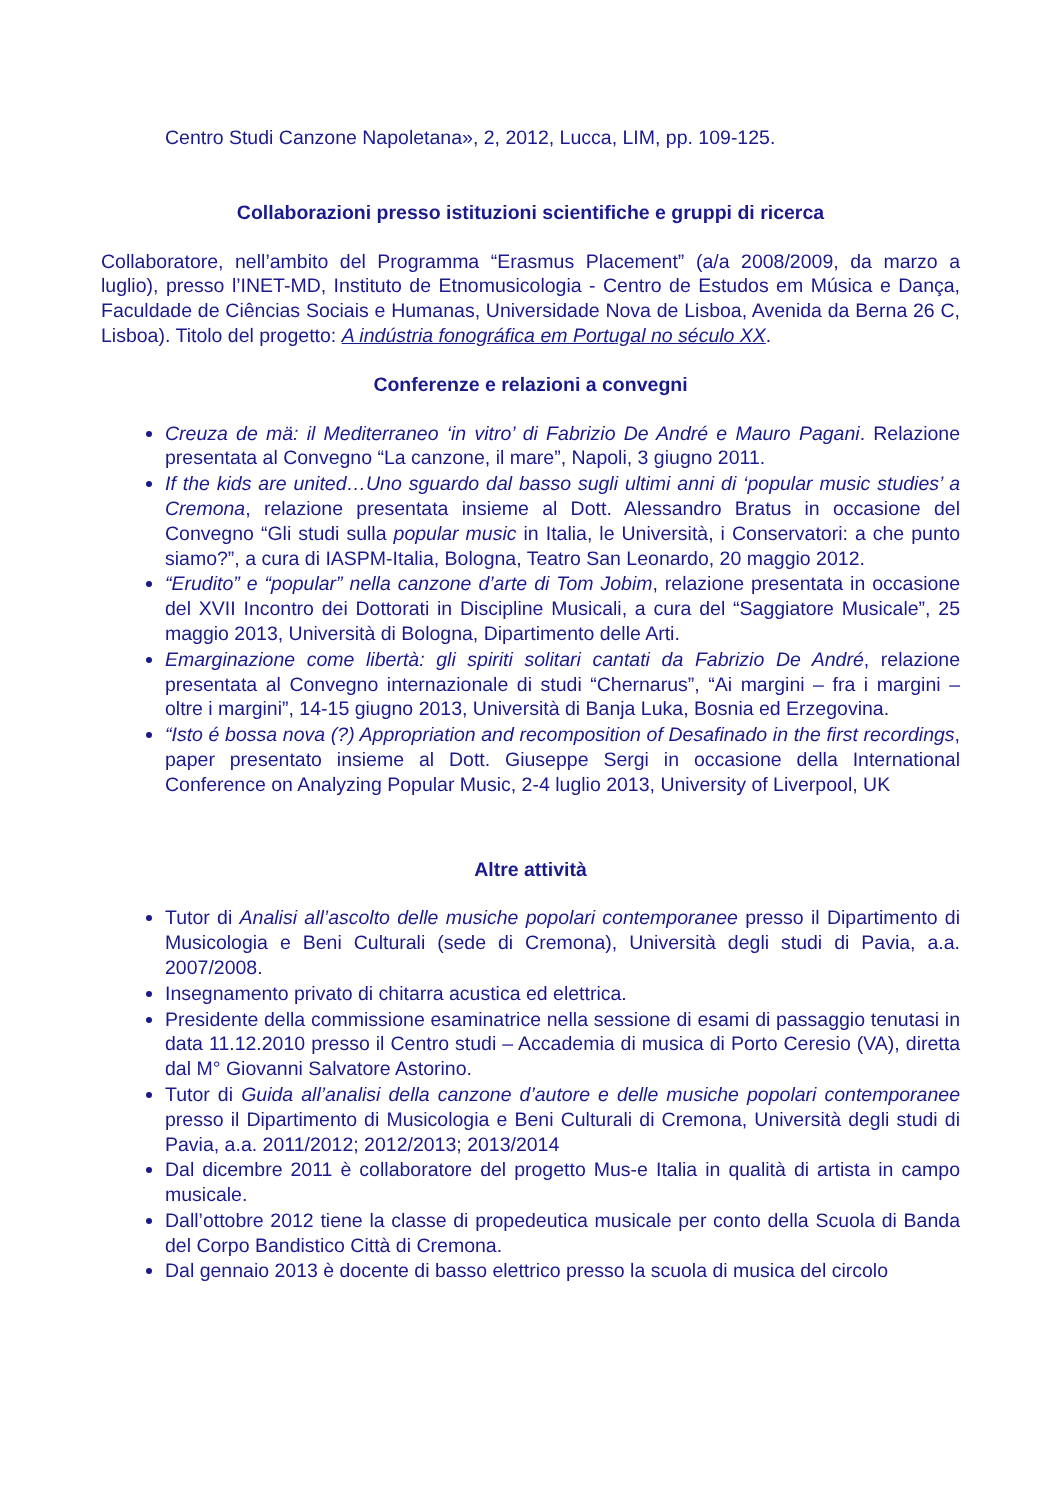Centro Studi Canzone Napoletana», 2, 2012, Lucca, LIM, pp. 109-125.
Collaborazioni presso istituzioni scientifiche e gruppi di ricerca
Collaboratore, nell’ambito del Programma “Erasmus Placement” (a/a 2008/2009, da marzo a luglio), presso l’INET-MD, Instituto de Etnomusicologia - Centro de Estudos em Música e Dança, Faculdade de Ciências Sociais e Humanas, Universidade Nova de Lisboa, Avenida da Berna 26 C, Lisboa). Titolo del progetto: A indústria fonográfica em Portugal no século XX.
Conferenze e relazioni a convegni
Creuza de mä: il Mediterraneo ‘in vitro’ di Fabrizio De André e Mauro Pagani. Relazione presentata al Convegno “La canzone, il mare”, Napoli, 3 giugno 2011.
If the kids are united…Uno sguardo dal basso sugli ultimi anni di ‘popular music studies’ a Cremona, relazione presentata insieme al Dott. Alessandro Bratus in occasione del Convegno “Gli studi sulla popular music in Italia, le Università, i Conservatori: a che punto siamo?”, a cura di IASPM-Italia, Bologna, Teatro San Leonardo, 20 maggio 2012.
“Erudito” e “popular” nella canzone d’arte di Tom Jobim, relazione presentata in occasione del XVII Incontro dei Dottorati in Discipline Musicali, a cura del “Saggiatore Musicale”, 25 maggio 2013, Università di Bologna, Dipartimento delle Arti.
Emarginazione come libertà: gli spiriti solitari cantati da Fabrizio De André, relazione presentata al Convegno internazionale di studi “Chernarus”, “Ai margini – fra i margini – oltre i margini”, 14-15 giugno 2013, Università di Banja Luka, Bosnia ed Erzegovina.
“Isto é bossa nova (?) Appropriation and recomposition of Desafinado in the first recordings, paper presentato insieme al Dott. Giuseppe Sergi in occasione della International Conference on Analyzing Popular Music, 2-4 luglio 2013, University of Liverpool, UK
Altre attività
Tutor di Analisi all’ascolto delle musiche popolari contemporanee presso il Dipartimento di Musicologia e Beni Culturali (sede di Cremona), Università degli studi di Pavia, a.a. 2007/2008.
Insegnamento privato di chitarra acustica ed elettrica.
Presidente della commissione esaminatrice nella sessione di esami di passaggio tenutasi in data 11.12.2010 presso il Centro studi – Accademia di musica di Porto Ceresio (VA), diretta dal M° Giovanni Salvatore Astorino.
Tutor di Guida all’analisi della canzone d’autore e delle musiche popolari contemporanee presso il Dipartimento di Musicologia e Beni Culturali di Cremona, Università degli studi di Pavia, a.a. 2011/2012; 2012/2013; 2013/2014
Dal dicembre 2011 è collaboratore del progetto Mus-e Italia in qualità di artista in campo musicale.
Dall’ottobre 2012 tiene la classe di propedeutica musicale per conto della Scuola di Banda del Corpo Bandistico Città di Cremona.
Dal gennaio 2013 è docente di basso elettrico presso la scuola di musica del circolo